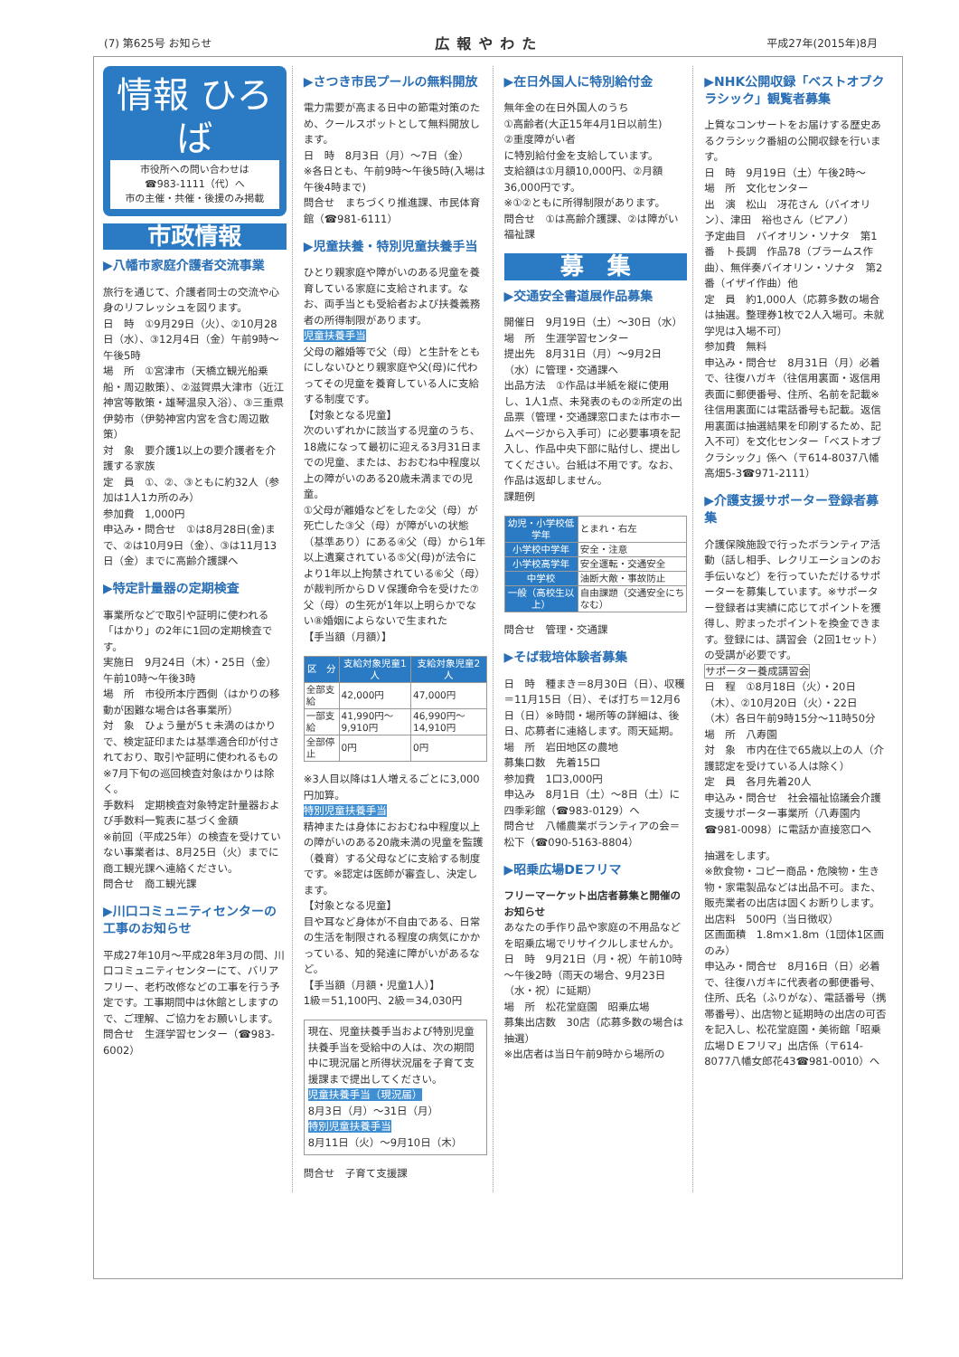(7) 第625号 お知らせ 広報やわた 平成27年(2015年)8月
情報 ひろば
市役所への問い合わせは
☎983-1111（代）へ
市の主催・共催・後援のみ掲載
市政情報
▶八幡市家庭介護者交流事業
旅行を通じて、介護者同士の交流や心身のリフレッシュを図ります。
日　時　①9月29日（火）、②10月28日（水）、③12月4日（金）午前9時～午後5時
場　所　①宮津市（天橋立観光船乗船・周辺散策）、②滋賀県大津市（近江神宮等散策・雄琴温泉入浴）、③三重県伊勢市（伊勢神宮内宮を含む周辺散策）
対　象　要介護1以上の要介護者を介護する家族
定　員　①、②、③ともに約32人（参加は1人1カ所のみ）
参加費　1,000円
申込み・問合せ　①は8月28日(金)まで、②は10月9日（金）、③は11月13日（金）までに高齢介護課へ
▶特定計量器の定期検査
事業所などで取引や証明に使われる「はかり」の2年に1回の定期検査です。
実施日　9月24日（木）・25日（金）午前10時～午後3時
場　所　市役所本庁西側（はかりの移動が困難な場合は各事業所）
対　象　ひょう量が5ｔ未満のはかりで、検定証印または基準適合印が付されており、取引や証明に使われるもの　※7月下旬の巡回検査対象はかりは除く。
手数料　定期検査対象特定計量器および手数料一覧表に基づく金額
※前回（平成25年）の検査を受けていない事業者は、8月25日（火）までに商工観光課へ連絡ください。
問合せ　商工観光課
▶川口コミュニティセンターの工事のお知らせ
平成27年10月～平成28年3月の間、川口コミュニティセンターにて、バリアフリー、老朽改修などの工事を行う予定です。工事期間中は休館としますので、ご理解、ご協力をお願いします。
問合せ　生涯学習センター（☎983-6002）
▶さつき市民プールの無料開放
電力需要が高まる日中の節電対策のため、クールスポットとして無料開放します。
日　時　8月3日（月）～7日（金）
※各日とも、午前9時～午後5時(入場は午後4時まで)
問合せ　まちづくり推進課、市民体育館（☎981-6111）
▶児童扶養・特別児童扶養手当
ひとり親家庭や障がいのある児童を養育している家庭に支給されます。なお、両手当とも受給者および扶養義務者の所得制限があります。
児童扶養手当
父母の離婚等で父（母）と生計をともにしないひとり親家庭や父(母)に代わってその児童を養育している人に支給する制度です。
【対象となる児童】
次のいずれかに該当する児童のうち、18歳になって最初に迎える3月31日までの児童、または、おおむね中程度以上の障がいのある20歳未満までの児童。
①父母が離婚などをした②父（母）が死亡した③父（母）が障がいの状態（基準あり）にある④父（母）から1年以上遺棄されている⑤父(母)が法令により1年以上拘禁されている⑥父（母）が裁判所からＤＶ保護命令を受けた⑦父（母）の生死が1年以上明らかでない⑧婚姻によらないで生まれた
【手当額（月額）】
| 区 分 | 支給対象児童1人 | 支給対象児童2人 |
| --- | --- | --- |
| 全部支給 | 42,000円 | 47,000円 |
| 一部支給 | 41,990円～9,910円 | 46,990円～14,910円 |
| 全部停止 | 0円 | 0円 |
※3人目以降は1人増えるごとに3,000円加算。
特別児童扶養手当
精神または身体におおむね中程度以上の障がいのある20歳未満の児童を監護（養育）する父母などに支給する制度です。※認定は医師が審査し、決定します。
【対象となる児童】
目や耳など身体が不自由である、日常の生活を制限される程度の病気にかかっている、知的発達に障がいがあるなど。
【手当額（月額・児童1人）】
1級＝51,100円、2級＝34,030円
現在、児童扶養手当および特別児童扶養手当を受給中の人は、次の期間中に現況届と所得状況届を子育て支援課まで提出してください。
児童扶養手当（現況届）
8月3日（月）～31日（月）
特別児童扶養手当
8月11日（火）～9月10日（木）
問合せ　子育て支援課
▶在日外国人に特別給付金
無年金の在日外国人のうち
①高齢者(大正15年4月1日以前生)
②重度障がい者
に特別給付金を支給しています。
支給額は①月額10,000円、②月額36,000円です。
※①②ともに所得制限があります。
問合せ　①は高齢介護課、②は障がい福祉課
募　集
▶交通安全書道展作品募集
開催日　9月19日（土）～30日（水）
場　所　生涯学習センター
提出先　8月31日（月）～9月2日（水）に管理・交通課へ
出品方法　①作品は半紙を縦に使用し、1人1点、未発表のもの②所定の出品票（管理・交通課窓口または市ホームページから入手可）に必要事項を記入し、作品中央下部に貼付し、提出してください。台紙は不用です。なお、作品は返却しません。
課題例
| 幼児・小学校低学年 | とまれ・右左 |
| 小学校中学年 | 安全・注意 |
| 小学校高学年 | 安全運転・交通安全 |
| 中学校 | 油断大敵・事故防止 |
| 一般（高校生以上） | 自由課題（交通安全にちなむ） |
問合せ　管理・交通課
▶そば栽培体験者募集
日　時　種まき＝8月30日（日）、収穫＝11月15日（日）、そば打ち＝12月6日（日）※時間・場所等の詳細は、後日、応募者に連絡します。雨天延期。
場　所　岩田地区の農地
募集口数　先着15口
参加費　1口3,000円
申込み　8月1日（土）～8日（土）に四季彩館（☎983-0129）へ
問合せ　八幡農業ボランティアの会＝松下（☎090-5163-8804）
▶昭乗広場DEフリマ
フリーマーケット出店者募集と開催のお知らせ
あなたの手作り品や家庭の不用品などを昭乗広場でリサイクルしませんか。
日　時　9月21日（月・祝）午前10時～午後2時（雨天の場合、9月23日（水・祝）に延期）
場　所　松花堂庭園　昭乗広場
募集出店数　30店（応募多数の場合は抽選）
※出店者は当日午前9時から場所の
▶NHK公開収録「ベストオブクラシック」観覧者募集
上質なコンサートをお届けする歴史あるクラシック番組の公開収録を行います。
日　時　9月19日（土）午後2時～
場　所　文化センター
出　演　松山　冴花さん（バイオリン）、津田　裕也さん（ピアノ）
予定曲目　バイオリン・ソナタ　第1番　ト長調　作品78（ブラームス作曲）、無伴奏バイオリン・ソナタ　第2番（イザイ作曲）他
定　員　約1,000人（応募多数の場合は抽選。整理券1枚で2人入場可。未就学児は入場不可）
参加費　無料
申込み・問合せ　8月31日（月）必着で、往復ハガキ（往信用裏面・返信用表面に郵便番号、住所、名前を記載※往信用裏面には電話番号も記載。返信用裏面は抽選結果を印刷するため、記入不可）を文化センター「ベストオブクラシック」係へ（〒614-8037八幡高畑5-3☎971-2111）
▶介護支援サポーター登録者募集
介護保険施設で行ったボランティア活動（話し相手、レクリエーションのお手伝いなど）を行っていただけるサポーターを募集しています。※サポーター登録者は実績に応じてポイントを獲得し、貯まったポイントを換金できます。登録には、講習会（2回1セット）の受講が必要です。
サポーター養成講習会
日　程　①8月18日（火）・20日（木）、②10月20日（火）・22日（木）各日午前9時15分～11時50分
場　所　八寿園
対　象　市内在住で65歳以上の人（介護認定を受けている人は除く）
定　員　各月先着20人
申込み・問合せ　社会福祉協議会介護支援サポーター事業所（八寿園内☎981-0098）に電話か直接窓口へ
抽選をします。
※飲食物・コピー商品・危険物・生き物・家電製品などは出品不可。また、販売業者の出店は固くお断りします。
出店料　500円（当日徴収）
区画面積　1.8ｍ×1.8ｍ（1団体1区画のみ）
申込み・問合せ　8月16日（日）必着で、往復ハガキに代表者の郵便番号、住所、氏名（ふりがな）、電話番号（携帯番号）、出店物と延期時の出店の可否を記入し、松花堂庭園・美術館「昭乗広場ＤＥフリマ」出店係（〒614-8077八幡女郎花43☎981-0010）へ